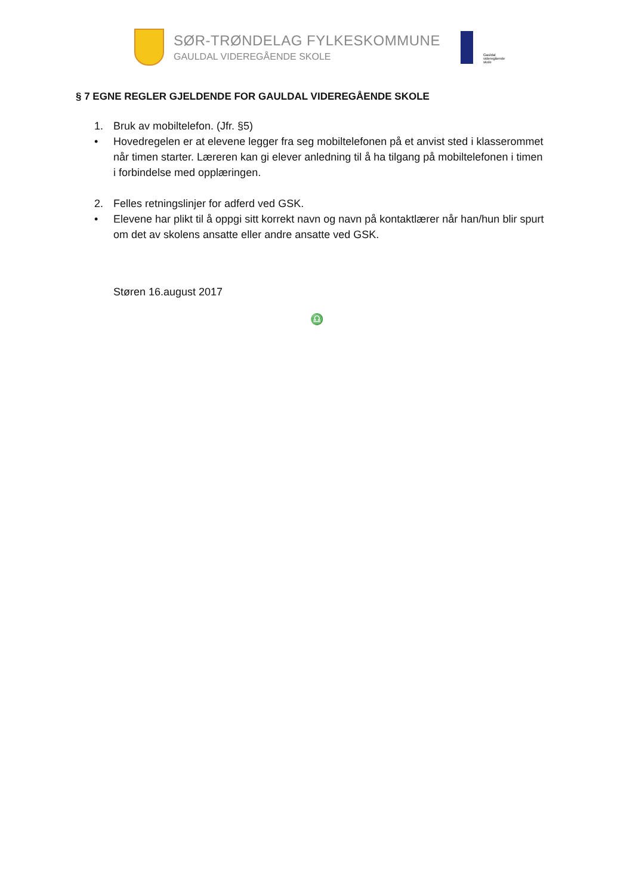SØR-TRØNDELAG FYLKESKOMMUNE
GAULDAL VIDEREGÅENDE SKOLE
Gauldal
videregående
skole
§ 7 EGNE REGLER GJELDENDE FOR GAULDAL VIDEREGÅENDE SKOLE
1. Bruk av mobiltelefon. (Jfr. §5)
• Hovedregelen er at elevene legger fra seg mobiltelefonen på et anvist sted i klasserommet når timen starter. Læreren kan gi elever anledning til å ha tilgang på mobiltelefonen i timen i forbindelse med opplæringen.
2. Felles retningslinjer for adferd ved GSK.
• Elevene har plikt til å oppgi sitt korrekt navn og navn på kontaktlærer når han/hun blir spurt om det av skolens ansatte eller andre ansatte ved GSK.
Støren 16.august 2017
♎